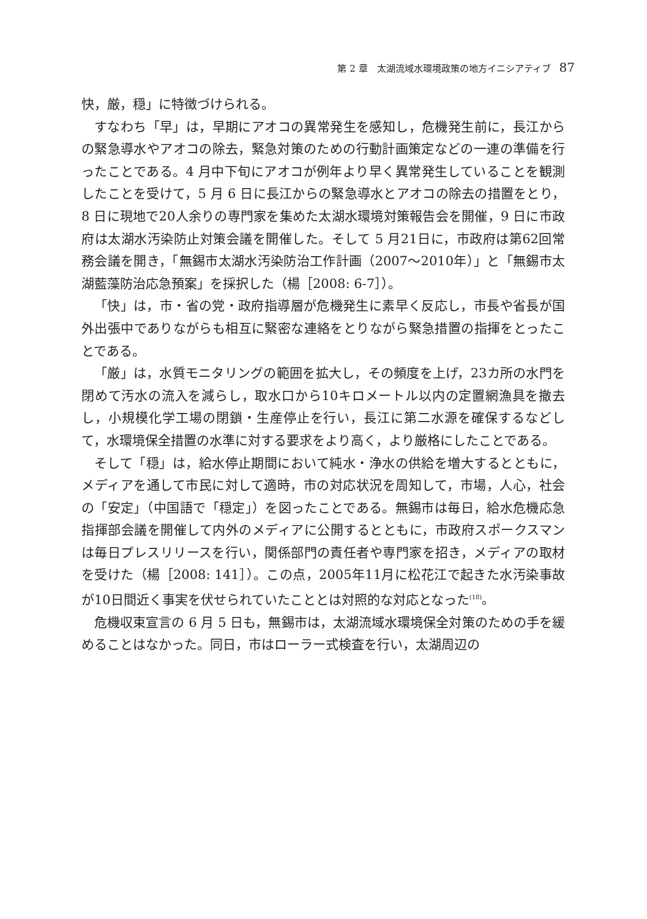第 2 章　太湖流域水環境政策の地方イニシアティブ 87
快，厳，穏」に特徴づけられる。
すなわち「早」は，早期にアオコの異常発生を感知し，危機発生前に，長江からの緊急導水やアオコの除去，緊急対策のための行動計画策定などの一連の準備を行ったことである。4 月中下旬にアオコが例年より早く異常発生していることを観測したことを受けて，5 月 6 日に長江からの緊急導水とアオコの除去の措置をとり，8 日に現地で20人余りの専門家を集めた太湖水環境対策報告会を開催，9 日に市政府は太湖水汚染防止対策会議を開催した。そして 5 月21日に，市政府は第62回常務会議を開き，「無錫市太湖水汚染防治工作計画（2007～2010年）」と「無錫市太湖藍藻防治応急預案」を採択した（楊［2008: 6-7］）。
「快」は，市・省の党・政府指導層が危機発生に素早く反応し，市長や省長が国外出張中でありながらも相互に緊密な連絡をとりながら緊急措置の指揮をとったことである。
「厳」は，水質モニタリングの範囲を拡大し，その頻度を上げ，23カ所の水門を閉めて汚水の流入を減らし，取水口から10キロメートル以内の定置網漁具を撤去し，小規模化学工場の閉鎖・生産停止を行い，長江に第二水源を確保するなどして，水環境保全措置の水準に対する要求をより高く，より厳格にしたことである。
そして「穏」は，給水停止期間において純水・浄水の供給を増大するとともに，メディアを通して市民に対して適時，市の対応状況を周知して，市場，人心，社会の「安定」（中国語で「穏定」）を図ったことである。無錫市は毎日，給水危機応急指揮部会議を開催して内外のメディアに公開するとともに，市政府スポークスマンは毎日プレスリリースを行い，関係部門の責任者や専門家を招き，メディアの取材を受けた（楊［2008: 141］）。この点，2005年11月に松花江で起きた水汚染事故が10日間近く事実を伏せられていたこととは対照的な対応となった<sup>(18)</sup>。
危機収束宣言の 6 月 5 日も，無錫市は，太湖流域水環境保全対策のための手を緩めることはなかった。同日，市はローラー式検査を行い，太湖周辺の